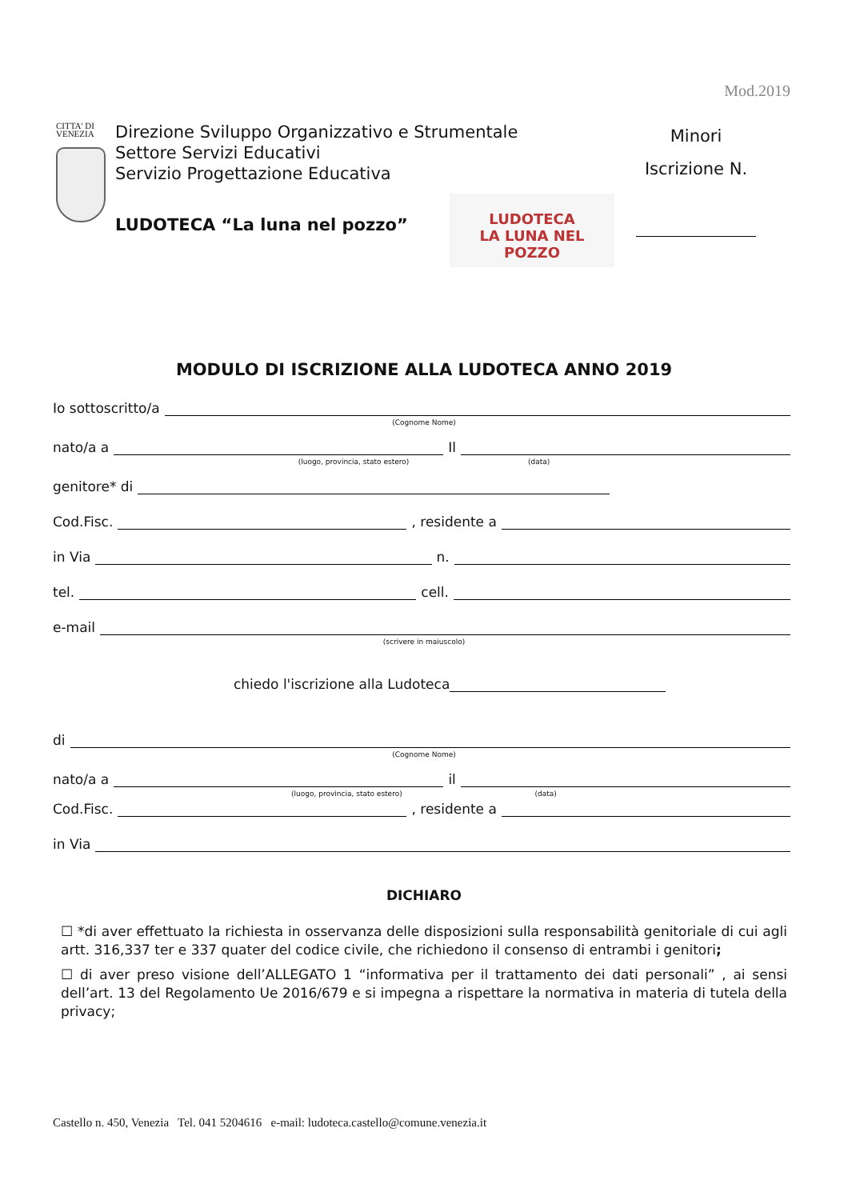Mod.2019
CITTA' DI
VENEZIA
Direzione Sviluppo Organizzativo e Strumentale
Settore Servizi Educativi
Servizio Progettazione Educativa
LUDOTECA “La luna nel pozzo”
LUDOTECA
LA LUNA NEL POZZO
Minori
Iscrizione N.
MODULO DI ISCRIZIONE ALLA LUDOTECA ANNO 2019
Io sottoscritto/a
(Cognome Nome)
nato/a a Il
(luogo, provincia, stato estero) (data)
genitore* di
Cod.Fisc. , residente a
in Via n.
tel. cell.
e-mail
(scrivere in maiuscolo)
chiedo l'iscrizione alla Ludoteca
di
(Cognome Nome)
nato/a a il
(luogo, provincia, stato estero) (data)
Cod.Fisc. , residente a
in Via
DICHIARO
☐ *di aver effettuato la richiesta in osservanza delle disposizioni sulla responsabilità genitoriale di cui agli artt. 316,337 ter e 337 quater del codice civile, che richiedono il consenso di entrambi i genitori;
☐ di aver preso visione dell’ALLEGATO 1 “informativa per il trattamento dei dati personali” , ai sensi dell’art. 13 del Regolamento Ue 2016/679 e si impegna a rispettare la normativa in materia di tutela della privacy;
Castello n. 450, Venezia Tel. 041 5204616 e-mail: ludoteca.castello@comune.venezia.it